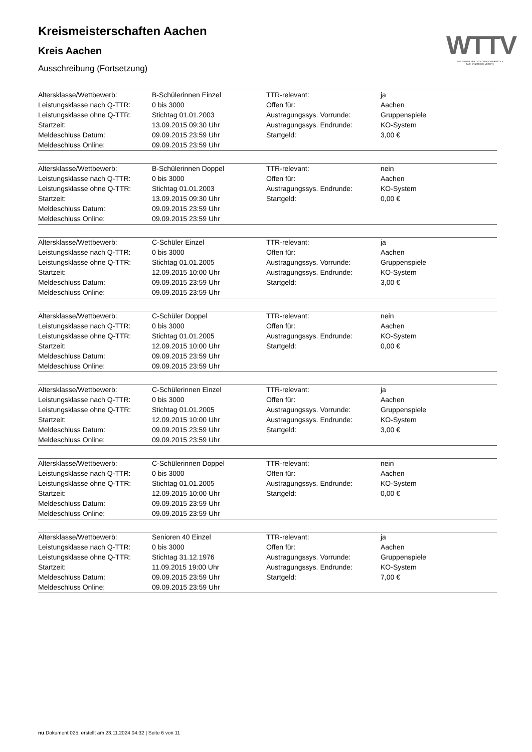WTTV
WESTDEUTSCHER TISCHTENNIS-VERBAND E.V.
FAIR. DYNAMISCH. VEREINT.
Kreismeisterschaften Aachen
Kreis Aachen
Ausschreibung (Fortsetzung)
| Altersklasse/Wettbewerb: | B-Schülerinnen Einzel | TTR-relevant: | ja |
| Leistungsklasse nach Q-TTR: | 0 bis 3000 | Offen für: | Aachen |
| Leistungsklasse ohne Q-TTR: | Stichtag 01.01.2003 | Austragungssys. Vorrunde: | Gruppenspiele |
| Startzeit: | 13.09.2015 09:30 Uhr | Austragungssys. Endrunde: | KO-System |
| Meldeschluss Datum: | 09.09.2015 23:59 Uhr | Startgeld: | 3,00 € |
| Meldeschluss Online: | 09.09.2015 23:59 Uhr | | |
| Altersklasse/Wettbewerb: | B-Schülerinnen Doppel | TTR-relevant: | nein |
| Leistungsklasse nach Q-TTR: | 0 bis 3000 | Offen für: | Aachen |
| Leistungsklasse ohne Q-TTR: | Stichtag 01.01.2003 | Austragungssys. Endrunde: | KO-System |
| Startzeit: | 13.09.2015 09:30 Uhr | Startgeld: | 0,00 € |
| Meldeschluss Datum: | 09.09.2015 23:59 Uhr | | |
| Meldeschluss Online: | 09.09.2015 23:59 Uhr | | |
| Altersklasse/Wettbewerb: | C-Schüler Einzel | TTR-relevant: | ja |
| Leistungsklasse nach Q-TTR: | 0 bis 3000 | Offen für: | Aachen |
| Leistungsklasse ohne Q-TTR: | Stichtag 01.01.2005 | Austragungssys. Vorrunde: | Gruppenspiele |
| Startzeit: | 12.09.2015 10:00 Uhr | Austragungssys. Endrunde: | KO-System |
| Meldeschluss Datum: | 09.09.2015 23:59 Uhr | Startgeld: | 3,00 € |
| Meldeschluss Online: | 09.09.2015 23:59 Uhr | | |
| Altersklasse/Wettbewerb: | C-Schüler Doppel | TTR-relevant: | nein |
| Leistungsklasse nach Q-TTR: | 0 bis 3000 | Offen für: | Aachen |
| Leistungsklasse ohne Q-TTR: | Stichtag 01.01.2005 | Austragungssys. Endrunde: | KO-System |
| Startzeit: | 12.09.2015 10:00 Uhr | Startgeld: | 0,00 € |
| Meldeschluss Datum: | 09.09.2015 23:59 Uhr | | |
| Meldeschluss Online: | 09.09.2015 23:59 Uhr | | |
| Altersklasse/Wettbewerb: | C-Schülerinnen Einzel | TTR-relevant: | ja |
| Leistungsklasse nach Q-TTR: | 0 bis 3000 | Offen für: | Aachen |
| Leistungsklasse ohne Q-TTR: | Stichtag 01.01.2005 | Austragungssys. Vorrunde: | Gruppenspiele |
| Startzeit: | 12.09.2015 10:00 Uhr | Austragungssys. Endrunde: | KO-System |
| Meldeschluss Datum: | 09.09.2015 23:59 Uhr | Startgeld: | 3,00 € |
| Meldeschluss Online: | 09.09.2015 23:59 Uhr | | |
| Altersklasse/Wettbewerb: | C-Schülerinnen Doppel | TTR-relevant: | nein |
| Leistungsklasse nach Q-TTR: | 0 bis 3000 | Offen für: | Aachen |
| Leistungsklasse ohne Q-TTR: | Stichtag 01.01.2005 | Austragungssys. Endrunde: | KO-System |
| Startzeit: | 12.09.2015 10:00 Uhr | Startgeld: | 0,00 € |
| Meldeschluss Datum: | 09.09.2015 23:59 Uhr | | |
| Meldeschluss Online: | 09.09.2015 23:59 Uhr | | |
| Altersklasse/Wettbewerb: | Senioren 40 Einzel | TTR-relevant: | ja |
| Leistungsklasse nach Q-TTR: | 0 bis 3000 | Offen für: | Aachen |
| Leistungsklasse ohne Q-TTR: | Stichtag 31.12.1976 | Austragungssys. Vorrunde: | Gruppenspiele |
| Startzeit: | 11.09.2015 19:00 Uhr | Austragungssys. Endrunde: | KO-System |
| Meldeschluss Datum: | 09.09.2015 23:59 Uhr | Startgeld: | 7,00 € |
| Meldeschluss Online: | 09.09.2015 23:59 Uhr | | |
nu.Dokument 025, erstellt am 23.11.2024 04:32 | Seite 6 von 11